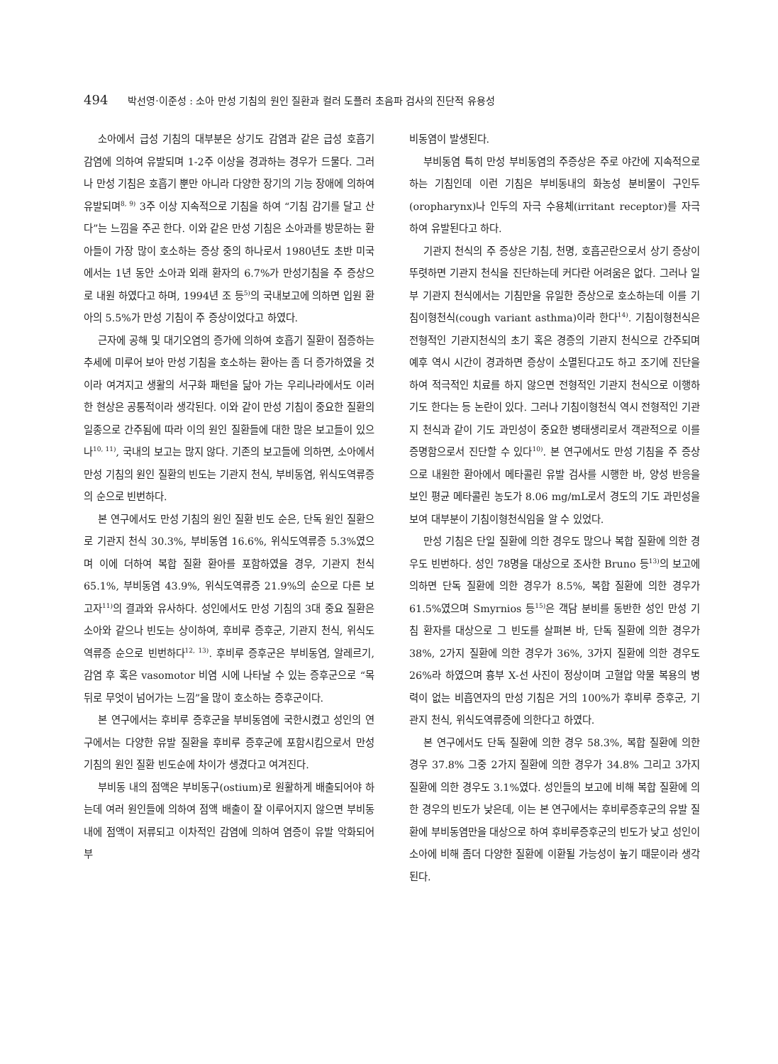494 박선영·이준성 : 소아 만성 기침의 원인 질환과 컬러 도플러 초음파 검사의 진단적 유용성
소아에서 급성 기침의 대부분은 상기도 감염과 같은 급성 호흡기 감염에 의하여 유발되며 1-2주 이상을 경과하는 경우가 드물다. 그러나 만성 기침은 호흡기 뿐만 아니라 다양한 장기의 기능 장애에 의하여 유발되며<sup>8, 9)</sup> 3주 이상 지속적으로 기침을 하여 “기침 감기를 달고 산다”는 느낌을 주곤 한다. 이와 같은 만성 기침은 소아과를 방문하는 환아들이 가장 많이 호소하는 증상 중의 하나로서 1980년도 초반 미국에서는 1년 동안 소아과 외래 환자의 6.7%가 만성기침을 주 증상으로 내원 하였다고 하며, 1994년 조 등<sup>5)</sup>의 국내보고에 의하면 입원 환아의 5.5%가 만성 기침이 주 증상이었다고 하였다.
근자에 공해 및 대기오염의 증가에 의하여 호흡기 질환이 점증하는 추세에 미루어 보아 만성 기침을 호소하는 환아는 좀 더 증가하였을 것이라 여겨지고 생활의 서구화 패턴을 닮아 가는 우리나라에서도 이러한 현상은 공통적이라 생각된다. 이와 같이 만성 기침이 중요한 질환의 일종으로 간주됨에 따라 이의 원인 질환들에 대한 많은 보고들이 있으나<sup>10, 11)</sup>, 국내의 보고는 많지 않다. 기존의 보고들에 의하면, 소아에서 만성 기침의 원인 질환의 빈도는 기관지 천식, 부비동염, 위식도역류증의 순으로 빈번하다.
본 연구에서도 만성 기침의 원인 질환 빈도 순은, 단독 원인 질환으로 기관지 천식 30.3%, 부비동염 16.6%, 위식도역류증 5.3%였으며 이에 더하여 복합 질환 환아를 포함하였을 경우, 기관지 천식 65.1%, 부비동염 43.9%, 위식도역류증 21.9%의 순으로 다른 보고자<sup>11)</sup>의 결과와 유사하다. 성인에서도 만성 기침의 3대 중요 질환은 소아와 같으나 빈도는 상이하여, 후비루 증후군, 기관지 천식, 위식도역류증 순으로 빈번하다<sup>12, 13)</sup>. 후비루 증후군은 부비동염, 알레르기, 감염 후 혹은 vasomotor 비염 시에 나타날 수 있는 증후군으로 “목 뒤로 무엇이 넘어가는 느낌”을 많이 호소하는 증후군이다.
본 연구에서는 후비루 증후군을 부비동염에 국한시켰고 성인의 연구에서는 다양한 유발 질환을 후비루 증후군에 포함시킴으로서 만성 기침의 원인 질환 빈도순에 차이가 생겼다고 여겨진다.
부비동 내의 점액은 부비동구(ostium)로 원활하게 배출되어야 하는데 여러 원인들에 의하여 점액 배출이 잘 이루어지지 않으면 부비동내에 점액이 저류되고 이차적인 감염에 의하여 염증이 유발 악화되어 부
비동염이 발생된다.
부비동염 특히 만성 부비동염의 주증상은 주로 야간에 지속적으로 하는 기침인데 이런 기침은 부비동내의 화농성 분비물이 구인두(oropharynx)나 인두의 자극 수용체(irritant receptor)를 자극하여 유발된다고 하다.
기관지 천식의 주 증상은 기침, 천명, 호흡곤란으로서 상기 증상이 뚜렷하면 기관지 천식을 진단하는데 커다란 어려움은 없다. 그러나 일부 기관지 천식에서는 기침만을 유일한 증상으로 호소하는데 이를 기침이형천식(cough variant asthma)이라 한다<sup>14)</sup>. 기침이형천식은 전형적인 기관지천식의 초기 혹은 경증의 기관지 천식으로 간주되며 예후 역시 시간이 경과하면 증상이 소멸된다고도 하고 조기에 진단을 하여 적극적인 치료를 하지 않으면 전형적인 기관지 천식으로 이행하기도 한다는 등 논란이 있다. 그러나 기침이형천식 역시 전형적인 기관지 천식과 같이 기도 과민성이 중요한 병태생리로서 객관적으로 이를 증명함으로서 진단할 수 있다<sup>10)</sup>. 본 연구에서도 만성 기침을 주 증상으로 내원한 환아에서 메타콜린 유발 검사를 시행한 바, 양성 반응을 보인 평균 메타콜린 농도가 8.06 mg/mL로서 경도의 기도 과민성을 보여 대부분이 기침이형천식임을 알 수 있었다.
만성 기침은 단일 질환에 의한 경우도 많으나 복합 질환에 의한 경우도 빈번하다. 성인 78명을 대상으로 조사한 Bruno 등<sup>13)</sup>의 보고에 의하면 단독 질환에 의한 경우가 8.5%, 복합 질환에 의한 경우가 61.5%였으며 Smyrnios 등<sup>15)</sup>은 객담 분비를 동반한 성인 만성 기침 환자를 대상으로 그 빈도를 살펴본 바, 단독 질환에 의한 경우가 38%, 2가지 질환에 의한 경우가 36%, 3가지 질환에 의한 경우도 26%라 하였으며 흉부 X-선 사진이 정상이며 고혈압 약물 복용의 병력이 없는 비흡연자의 만성 기침은 거의 100%가 후비루 증후군, 기관지 천식, 위식도역류증에 의한다고 하였다.
본 연구에서도 단독 질환에 의한 경우 58.3%, 복합 질환에 의한 경우 37.8% 그중 2가지 질환에 의한 경우가 34.8% 그리고 3가지 질환에 의한 경우도 3.1%였다. 성인들의 보고에 비해 복합 질환에 의한 경우의 빈도가 낮은데, 이는 본 연구에서는 후비루증후군의 유발 질환에 부비동염만을 대상으로 하여 후비루증후군의 빈도가 낮고 성인이 소아에 비해 좀더 다양한 질환에 이환될 가능성이 높기 때문이라 생각된다.